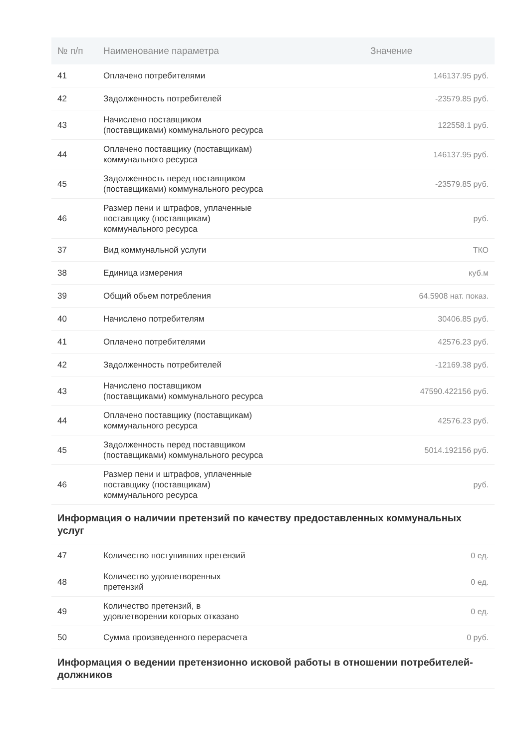| № п/п | Наименование параметра | Значение |
| --- | --- | --- |
| 41 | Оплачено потребителями | 146137.95 руб. |
| 42 | Задолженность потребителей | -23579.85 руб. |
| 43 | Начислено поставщиком (поставщиками) коммунального ресурса | 122558.1 руб. |
| 44 | Оплачено поставщику (поставщикам) коммунального ресурса | 146137.95 руб. |
| 45 | Задолженность перед поставщиком (поставщиками) коммунального ресурса | -23579.85 руб. |
| 46 | Размер пени и штрафов, уплаченные поставщику (поставщикам) коммунального ресурса | руб. |
| 37 | Вид коммунальной услуги | ТКО |
| 38 | Единица измерения | куб.м |
| 39 | Общий обьем потребления | 64.5908 нат. показ. |
| 40 | Начислено потребителям | 30406.85 руб. |
| 41 | Оплачено потребителями | 42576.23 руб. |
| 42 | Задолженность потребителей | -12169.38 руб. |
| 43 | Начислено поставщиком (поставщиками) коммунального ресурса | 47590.422156 руб. |
| 44 | Оплачено поставщику (поставщикам) коммунального ресурса | 42576.23 руб. |
| 45 | Задолженность перед поставщиком (поставщиками) коммунального ресурса | 5014.192156 руб. |
| 46 | Размер пени и штрафов, уплаченные поставщику (поставщикам) коммунального ресурса | руб. |
| Информация о наличии претензий по качеству предоставленных коммунальных услуг | | |
| 47 | Количество поступивших претензий | 0 ед. |
| 48 | Количество удовлетворенных претензий | 0 ед. |
| 49 | Количество претензий, в удовлетворении которых отказано | 0 ед. |
| 50 | Сумма произведенного перерасчета | 0 руб. |
| Информация о ведении претензионно исковой работы в отношении потребителей-должников | | |